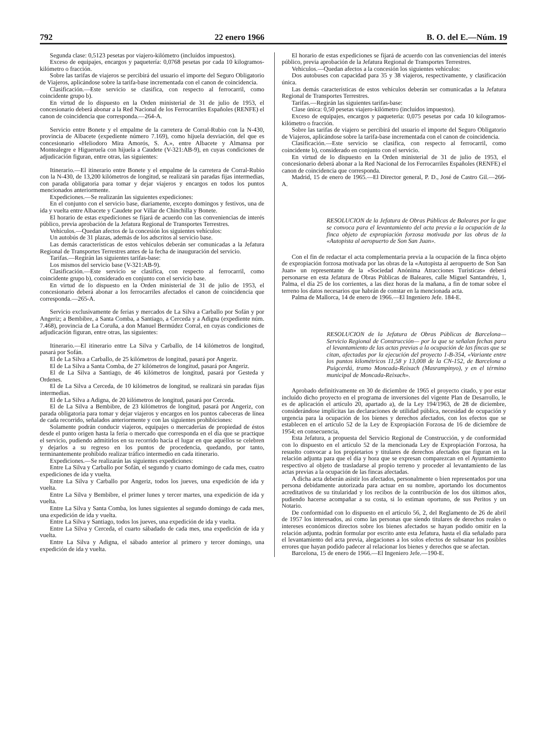792 22 enero 1966 B. O. del E.—Núm. 19
Segunda clase: 0,5123 pesetas por viajero-kilómetro (incluídos impuestos).
Exceso de equipajes, encargos y paquetería: 0,0768 pesetas por cada 10 kilogramos-kilómetro o fracción.
Sobre las tarifas de viajeros se percibirá del usuario el importe del Seguro Obligatorio de Viajeros, aplicándose sobre la tarifa-base incrementada con el canon de coincidencia.
Clasificación.—Este servicio se clasifica, con respecto al ferrocarril, como coincidente grupo b).
En virtud de lo dispuesto en la Orden ministerial de 31 de julio de 1953, el concesionario deberá abonar a la Red Nacional de los Ferrocarriles Españoles (RENFE) el canon de coincidencia que corresponda.—264-A.
Servicio entre Bonete y el empalme de la carretera de Corral-Rubio con la N-430, provincia de Albacete (expediente número 7.169), como hijuela desviación, del que es concesionario «Heliodoro Mira Amorós, S. A.», entre Albacete y Almansa por Montealegre e Higueruela con hijuela a Caudete (V-321:AB-9), en cuyas condiciones de adjudicación figuran, entre otras, las siguientes:
Itinerario.—El itinerario entre Bonete y el empalme de la carretera de Corral-Rubio con la N-430, de 13,200 kilómetros de longitud, se realizará sin paradas fijas intermedias, con parada obligatoria para tomar y dejar viajeros y encargos en todos los puntos mencionados anteriormente.
Expediciones.—Se realizarán las siguientes expediciones:
En el conjunto con el servicio base, diariamente, excepto domingos y festivos, una de ida y vuelta entre Albacete y Caudete por Villar de Chinchilla y Bonete.
El horario de estas expediciones se fijará de acuerdo con las conveniencias de interés público, previa aprobación de la Jefatura Regional de Transportes Terrestres.
Vehículos.—Quedan afectos de la concesión los siguientes vehículos:
Un autobús de 31 plazas, además de los adscritos al servicio base.
Las demás características de estos vehículos deberán ser comunicadas a la Jefatura Regional de Transportes Terrestres antes de la fecha de inauguración del servicio.
Tarifas.—Regirán las siguientes tarifas-base:
Los mismos del servicio base (V-321:AB-9).
Clasificación.—Este servicio se clasifica, con respecto al ferrocarril, como coincidente grupo b), considerado en conjunto con el servicio base.
En virtud de lo dispuesto en la Orden ministerial de 31 de julio de 1953, el concesionario deberá abonar a los ferrocarriles afectados el canon de coincidencia que corresponda.—265-A.
Servicio exclusivamente de ferias y mercados de La Silva a Carballo por Sofán y por Angeriz; a Bembibre, a Santa Comba, a Santiago, a Cerceda y a Adigna (expediente núm. 7.468), provincia de La Coruña, a don Manuel Bermúdez Corral, en cuyas condiciones de adjudicación figuran, entre otras, las siguientes:
Itinerario.—El itinerario entre La Silva y Carballo, de 14 kilómetros de longitud, pasará por Sofán.
El de La Silva a Carballo, de 25 kilómetros de longitud, pasará por Angeriz.
El de La Silva a Santa Comba, de 27 kilómetros de longitud, pasará por Angeriz.
El de La Silva a Santiago, de 46 kilómetros de longitud, pasará por Gesteda y Ordenes.
El de La Silva a Cerceda, de 10 kilómetros de longitud, se realizará sin paradas fijas intermedias.
El de La Silva a Adigna, de 20 kilómetros de longitud, pasará por Cerceda.
El de La Silva a Bembibre, de 23 kilómetros de longitud, pasará por Angeriz, con parada obligatoria para tomar y dejar viajeros y encargos en los puntos cabeceras de línea de cada recorrido, señalados anteriormente y con las siguientes prohibiciones:
Solamente podrán conducir viajeros, equipajes o mercaderías de propiedad de éstos desde el punto origen hasta la feria o mercado que corresponda en el día que se practique el servicio, pudiendo admitirlos en su recorrido hacia el lugar en que aquéllos se celebren y dejarlos a su regreso en los puntos de procedencia, quedando, por tanto, terminantemente prohibido realizar tráfico intermedio en cada itinerario.
Expediciones.—Se realizarán las siguientes expediciones:
Entre La Silva y Carballo por Sofán, el segundo y cuarto domingo de cada mes, cuatro expediciones de ida y vuelta.
Entre La Silva y Carballo por Angeriz, todos los jueves, una expedición de ida y vuelta.
Entre La Silva y Bembibre, el primer lunes y tercer martes, una expedición de ida y vuelta.
Entre La Silva y Santa Comba, los lunes siguientes al segundo domingo de cada mes, una expedición de ida y vuelta.
Entre La Silva y Santiago, todos los jueves, una expedición de ida y vuelta.
Entre La Silva y Cerceda, el cuarto sábadado de cada mes, una expedición de ida y vuelta.
Entre La Silva y Adigna, el sábado anterior al primero y tercer domingo, una expedición de ida y vuelta.
El horario de estas expediciones se fijará de acuerdo con las conveniencias del interés público, previa aprobación de la Jefatura Regional de Transportes Terrestres.
Vehículos.—Quedan afectos a la concesión los siguientes vehículos:
Dos autobuses con capacidad para 35 y 38 viajeros, respectivamente, y clasificación única.
Las demás características de estos vehículos deberán ser comunicadas a la Jefatura Regional de Transportes Terrestres.
Tarifas.—Regirán las siguientes tarifas-base:
Clase única: 0,50 pesetas viajero-kilómetro (incluídos impuestos).
Exceso de equipajes, encargos y paquetería: 0,075 pesetas por cada 10 kilogramos-kilómetro o fracción.
Sobre las tarifas de viajero se percibirá del usuario el importe del Seguro Obligatorio de Viajeros, aplicándose sobre la tarifa-base incrementada con el canon de coincidencia.
Clasificación.—Este servicio se clasifica, con respecto al ferrocarril, como coincidente b), considerado en conjunto con el servicio.
En virtud de lo dispuesto en la Orden ministerial de 31 de julio de 1953, el concesionario deberá abonar a la Red Nacional de los Ferrocarriles Españoles (RENFE) el canon de coincidencia que corresponda.
Madrid, 15 de enero de 1965.—El Director general, P. D., José de Castro Gil.—266-A.
RESOLUCION de la Jefatura de Obras Públicas de Baleares por la que se convoca para el levantamiento del acta previa a la ocupación de la finca objeto de expropiación forzosa motivada por las obras de la «Autopista al aeropuerto de Son San Juan».
Con el fin de redactar el acta complementaria previa a la ocupación de la finca objeto de expropiación forzosa motivada por las obras de la «Autopista al aeropuerto de Son San Juan» un representante de la «Sociedad Anónima Atracciones Turísticas» deberá personarse en esta Jefatura de Obras Públicas de Baleares, calle Miguel Santandréu, 1, Palma, el día 25 de los corrientes, a las diez horas de la mañana, a fin de tomar sobre el terreno los datos necesarios que habrán de constar en la mencionada acta.
Palma de Mallorca, 14 de enero de 1966.—El Ingeniero Jefe. 184-E.
RESOLUCION de la Jefatura de Obras Públicas de Barcelona—Servicio Regional de Construcción— por la que se señalan fechas para el levantamiento de las actas previas a la ocupación de las fincas que se citan, afectadas por la ejecución del proyecto 1-B-354, «Variante entre los puntos kilométricos 11,58 y 13,008 de la CN-152, de Barcelona a Puigcerdá, tramo Moncada-Reixach (Masrampinyo), y en el término municipal de Moncada-Reixach».
Aprobado definitivamente en 30 de diciembre de 1965 el proyecto citado, y por estar incluído dicho proyecto en el programa de inversiones del vigente Plan de Desarrollo, le es de aplicación el artículo 20, apartado a), de la Ley 194/1963, de 28 de diciembre, considerándose implícitas las declaraciones de utilidad pública, necesidad de ocupación y urgencia para la ocupación de los bienes y derechos afectados, con los efectos que se establecen en el artículo 52 de la Ley de Expropiación Forzosa de 16 de diciembre de 1954; en consecuencia,
Esta Jefatura, a propuesta del Servicio Regional de Construcción, y de conformidad con lo dispuesto en el artículo 52 de la mencionada Ley de Expropiación Forzosa, ha resuelto convocar a los propietarios y titulares de derechos afectados que figuran en la relación adjunta para que el día y hora que se expresan comparezcan en el Ayuntamiento respectivo al objeto de trasladarse al propio terreno y proceder al levantamiento de las actas previas a la ocupación de las fincas afectadas.
A dicha acta deberán asistir los afectados, personalmente o bien representados por una persona debidamente autorizada para actuar en su nombre, aportando los documentos acreditativos de su titularidad y los recibos de la contribución de los dos últimos años, pudiendo hacerse acompañar a su costa, si lo estiman oportuno, de sus Peritos y un Notario.
De conformidad con lo dispuesto en el artículo 56, 2, del Reglamento de 26 de abril de 1957 los interesados, así como las personas que siendo titulares de derechos reales o intereses económicos directos sobre los bienes afectados se hayan podido omitir en la relación adjunta, podrán formular por escrito ante esta Jefatura, hasta el día señalado para el levantamiento del acta previa, alegaciones a los solos efectos de subsanar los posibles errores que hayan podido padecer al relacionar los bienes y derechos que se afectan.
Barcelona, 15 de enero de 1966.—El Ingeniero Jefe.—190-E.